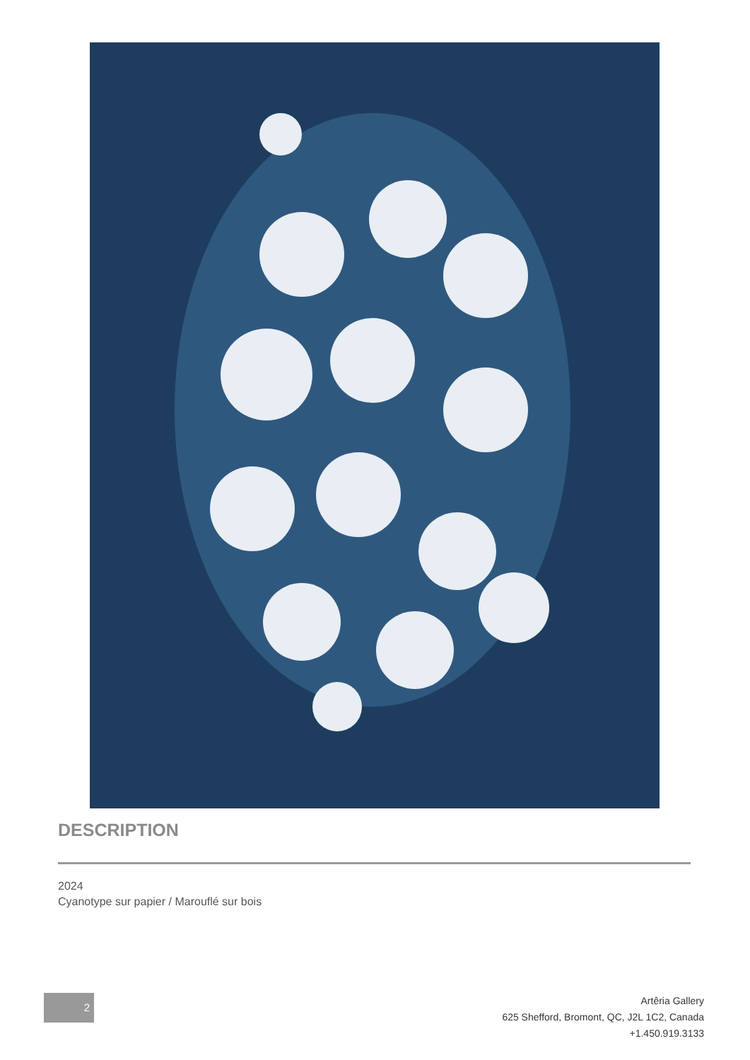DESCRIPTION
2024
Cyanotype sur papier / Marouflé sur bois
2
Artêria Gallery
625 Shefford, Bromont, QC, J2L 1C2, Canada
+1.450.919.3133